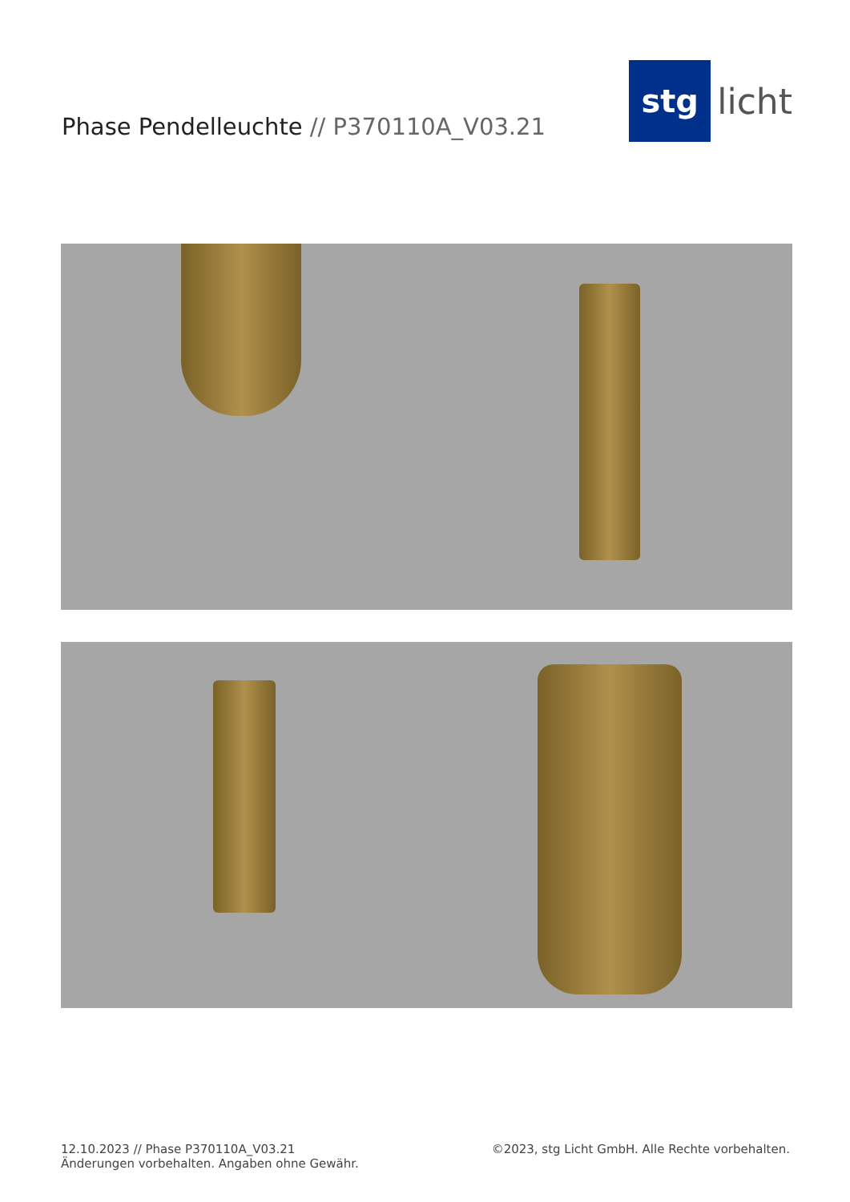Phase Pendelleuchte // P370110A_V03.21
stg
licht
12.10.2023 // Phase P370110A_V03.21
Änderungen vorbehalten. Angaben ohne Gewähr.
©2023, stg Licht GmbH. Alle Rechte vorbehalten.